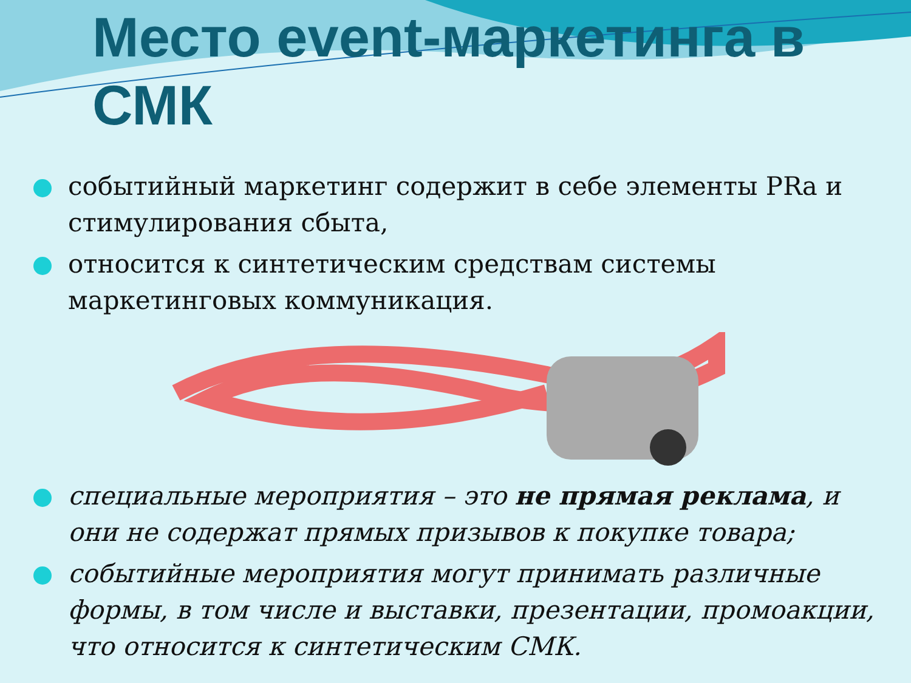Место event-маркетинга в СМК
событийный маркетинг содержит в себе элементы PRа и стимулирования сбыта,
относится к синтетическим средствам системы маркетинговых коммуникация.
специальные мероприятия – это не прямая реклама, и они не содержат прямых призывов к покупке товара;
событийные мероприятия могут принимать различные формы, в том числе и выставки, презентации, промоакции, что относится к синтетическим СМК.